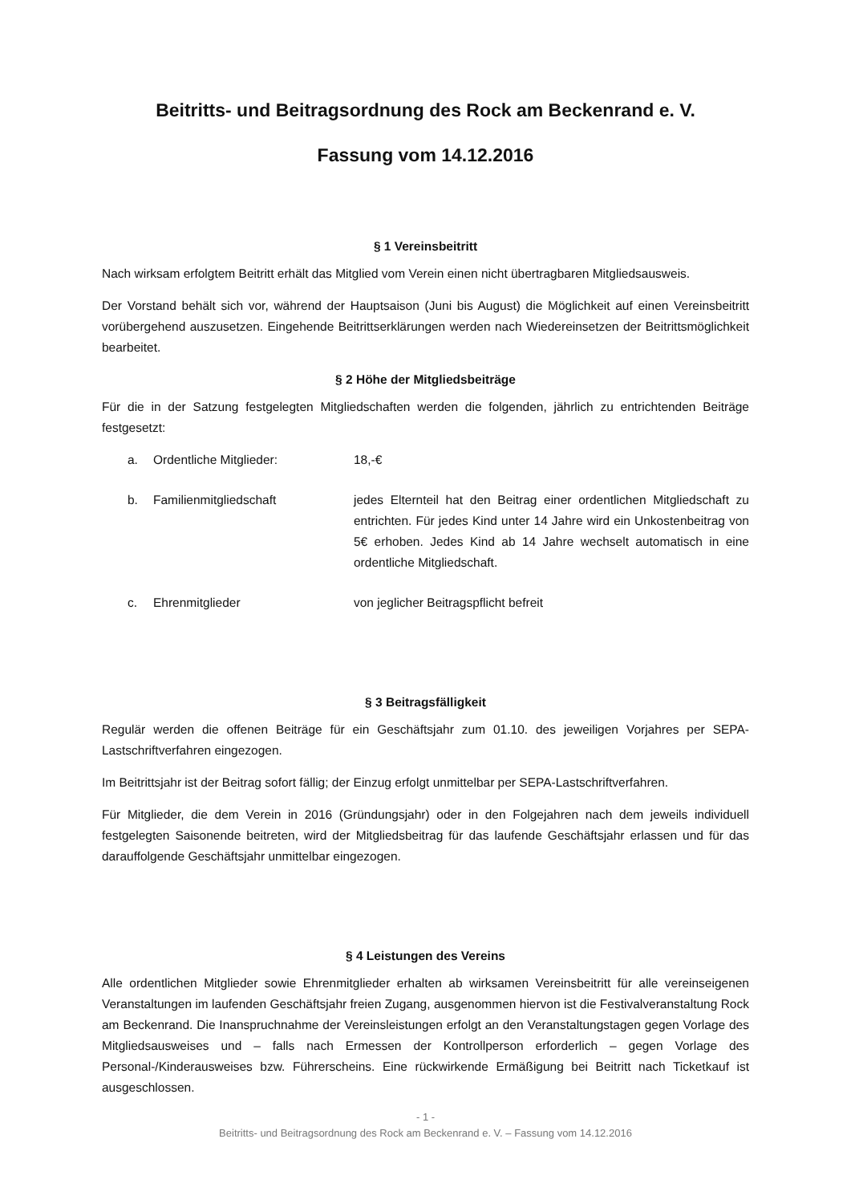Beitritts- und Beitragsordnung des Rock am Beckenrand e. V.
Fassung vom 14.12.2016
§ 1 Vereinsbeitritt
Nach wirksam erfolgtem Beitritt erhält das Mitglied vom Verein einen nicht übertragbaren Mitgliedsausweis.
Der Vorstand behält sich vor, während der Hauptsaison (Juni bis August) die Möglichkeit auf einen Vereinsbeitritt vorübergehend auszusetzen. Eingehende Beitrittserklärungen werden nach Wiedereinsetzen der Beitrittsmöglichkeit bearbeitet.
§ 2 Höhe der Mitgliedsbeiträge
Für die in der Satzung festgelegten Mitgliedschaften werden die folgenden, jährlich zu entrichtenden Beiträge festgesetzt:
a. Ordentliche Mitglieder: 18,-€
b. Familienmitgliedschaft jedes Elternteil hat den Beitrag einer ordentlichen Mitgliedschaft zu entrichten. Für jedes Kind unter 14 Jahre wird ein Unkostenbeitrag von 5€ erhoben. Jedes Kind ab 14 Jahre wechselt automatisch in eine ordentliche Mitgliedschaft.
c. Ehrenmitglieder von jeglicher Beitragspflicht befreit
§ 3 Beitragsfälligkeit
Regulär werden die offenen Beiträge für ein Geschäftsjahr zum 01.10. des jeweiligen Vorjahres per SEPA-Lastschriftverfahren eingezogen.
Im Beitrittsjahr ist der Beitrag sofort fällig; der Einzug erfolgt unmittelbar per SEPA-Lastschriftverfahren.
Für Mitglieder, die dem Verein in 2016 (Gründungsjahr) oder in den Folgejahren nach dem jeweils individuell festgelegten Saisonende beitreten, wird der Mitgliedsbeitrag für das laufende Geschäftsjahr erlassen und für das darauffolgende Geschäftsjahr unmittelbar eingezogen.
§ 4 Leistungen des Vereins
Alle ordentlichen Mitglieder sowie Ehrenmitglieder erhalten ab wirksamen Vereinsbeitritt für alle vereinseigenen Veranstaltungen im laufenden Geschäftsjahr freien Zugang, ausgenommen hiervon ist die Festivalveranstaltung Rock am Beckenrand. Die Inanspruchnahme der Vereinsleistungen erfolgt an den Veranstaltungstagen gegen Vorlage des Mitgliedsausweises und – falls nach Ermessen der Kontrollperson erforderlich – gegen Vorlage des Personal-/Kinderausweises bzw. Führerscheins. Eine rückwirkende Ermäßigung bei Beitritt nach Ticketkauf ist ausgeschlossen.
- 1 -
Beitritts- und Beitragsordnung des Rock am Beckenrand e. V. – Fassung vom 14.12.2016